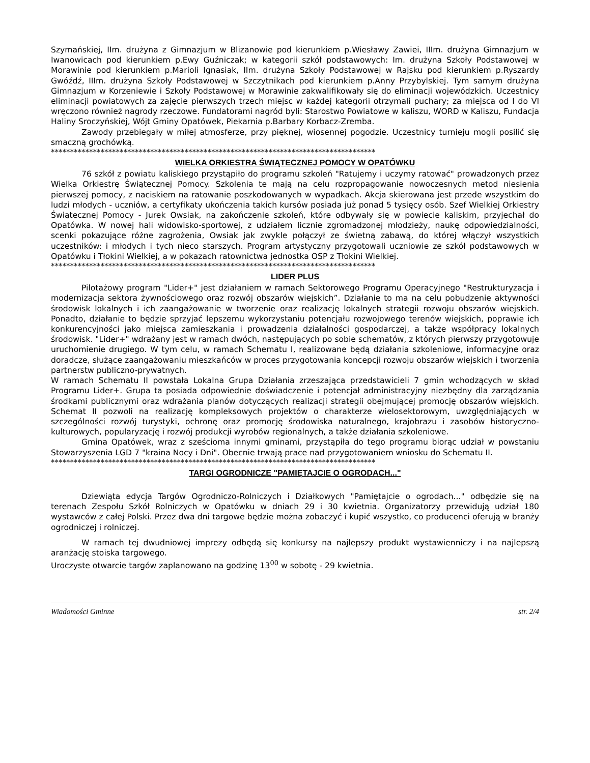Szymańskiej, IIm. drużyna z Gimnazjum w Blizanowie pod kierunkiem p.Wiesławy Zawiei, IIIm. drużyna Gimnazjum w Iwanowicach pod kierunkiem p.Ewy Guźniczak; w kategorii szkół podstawowych: Im. drużyna Szkoły Podstawowej w Morawinie pod kierunkiem p.Marioli Ignasiak, IIm. drużyna Szkoły Podstawowej w Rajsku pod kierunkiem p.Ryszardy Gwóźdź, IIIm. drużyna Szkoły Podstawowej w Szczytnikach pod kierunkiem p.Anny Przybylskiej. Tym samym drużyna Gimnazjum w Korzeniewie i Szkoły Podstawowej w Morawinie zakwalifikowały się do eliminacji wojewódzkich. Uczestnicy eliminacji powiatowych za zajęcie pierwszych trzech miejsc w każdej kategorii otrzymali puchary; za miejsca od I do VI wręczono również nagrody rzeczowe. Fundatorami nagród byli: Starostwo Powiatowe w kaliszu, WORD w Kaliszu, Fundacja Haliny Sroczyńskiej, Wójt Gminy Opatówek, Piekarnia p.Barbary Korbacz-Zremba.
Zawody przebiegały w miłej atmosferze, przy pięknej, wiosennej pogodzie. Uczestnicy turnieju mogli posilić się smaczną grochówką.
*************************************************************************************
WIELKA ORKIESTRA ŚWIĄTECZNEJ POMOCY W OPATÓWKU
76 szkół z powiatu kaliskiego przystąpiło do programu szkoleń "Ratujemy i uczymy ratować" prowadzonych przez Wielka Orkiestrę Świątecznej Pomocy. Szkolenia te mają na celu rozpropagowanie nowoczesnych metod niesienia pierwszej pomocy, z naciskiem na ratowanie poszkodowanych w wypadkach. Akcja skierowana jest przede wszystkim do ludzi młodych - uczniów, a certyfikaty ukończenia takich kursów posiada już ponad 5 tysięcy osób. Szef Wielkiej Orkiestry Świątecznej Pomocy - Jurek Owsiak, na zakończenie szkoleń, które odbywały się w powiecie kaliskim, przyjechał do Opatówka. W nowej hali widowisko-sportowej, z udziałem licznie zgromadzonej młodzieży, naukę odpowiedzialności, scenki pokazujące różne zagrożenia, Owsiak jak zwykle połączył ze świetną zabawą, do której włączył wszystkich uczestników: i młodych i tych nieco starszych. Program artystyczny przygotowali uczniowie ze szkół podstawowych w Opatówku i Tłokini Wielkiej, a w pokazach ratownictwa jednostka OSP z Tłokini Wielkiej.
*************************************************************************************
LIDER PLUS
Pilotażowy program "Lider+" jest działaniem w ramach Sektorowego Programu Operacyjnego "Restrukturyzacja i modernizacja sektora żywnościowego oraz rozwój obszarów wiejskich”. Działanie to ma na celu pobudzenie aktywności środowisk lokalnych i ich zaangażowanie w tworzenie oraz realizację lokalnych strategii rozwoju obszarów wiejskich. Ponadto, działanie to będzie sprzyjać lepszemu wykorzystaniu potencjału rozwojowego terenów wiejskich, poprawie ich konkurencyjności jako miejsca zamieszkania i prowadzenia działalności gospodarczej, a także współpracy lokalnych środowisk. "Lider+" wdrażany jest w ramach dwóch, następujących po sobie schematów, z których pierwszy przygotowuje uruchomienie drugiego. W tym celu, w ramach Schematu I, realizowane będą działania szkoleniowe, informacyjne oraz doradcze, służące zaangażowaniu mieszkańców w proces przygotowania koncepcji rozwoju obszarów wiejskich i tworzenia partnerstw publiczno-prywatnych.
W ramach Schematu II powstała Lokalna Grupa Działania zrzeszająca przedstawicieli 7 gmin wchodzących w skład Programu Lider+. Grupa ta posiada odpowiednie doświadczenie i potencjał administracyjny niezbędny dla zarządzania środkami publicznymi oraz wdrażania planów dotyczących realizacji strategii obejmującej promocję obszarów wiejskich. Schemat II pozwoli na realizację kompleksowych projektów o charakterze wielosektorowym, uwzględniających w szczególności rozwój turystyki, ochronę oraz promocję środowiska naturalnego, krajobrazu i zasobów historyczno-kulturowych, popularyzację i rozwój produkcji wyrobów regionalnych, a także działania szkoleniowe.
Gmina Opatówek, wraz z sześcioma innymi gminami, przystąpiła do tego programu biorąc udział w powstaniu Stowarzyszenia LGD 7 "kraina Nocy i Dni". Obecnie trwają prace nad przygotowaniem wniosku do Schematu II.
*************************************************************************************
TARGI OGRODNICZE "PAMIĘTAJCIE O OGRODACH..."
Dziewiąta edycja Targów Ogrodniczo-Rolniczych i Działkowych "Pamiętajcie o ogrodach..." odbędzie się na terenach Zespołu Szkół Rolniczych w Opatówku w dniach 29 i 30 kwietnia. Organizatorzy przewidują udział 180 wystawców z całej Polski. Przez dwa dni targowe będzie można zobaczyć i kupić wszystko, co producenci oferują w branży ogrodniczej i rolniczej.
W ramach tej dwudniowej imprezy odbędą się konkursy na najlepszy produkt wystawienniczy i na najlepszą aranżację stoiska targowego.
Uroczyste otwarcie targów zaplanowano na godzinę 13<sup>00</sup> w sobotę - 29 kwietnia.
Wiadomości Gminne str. 2/4